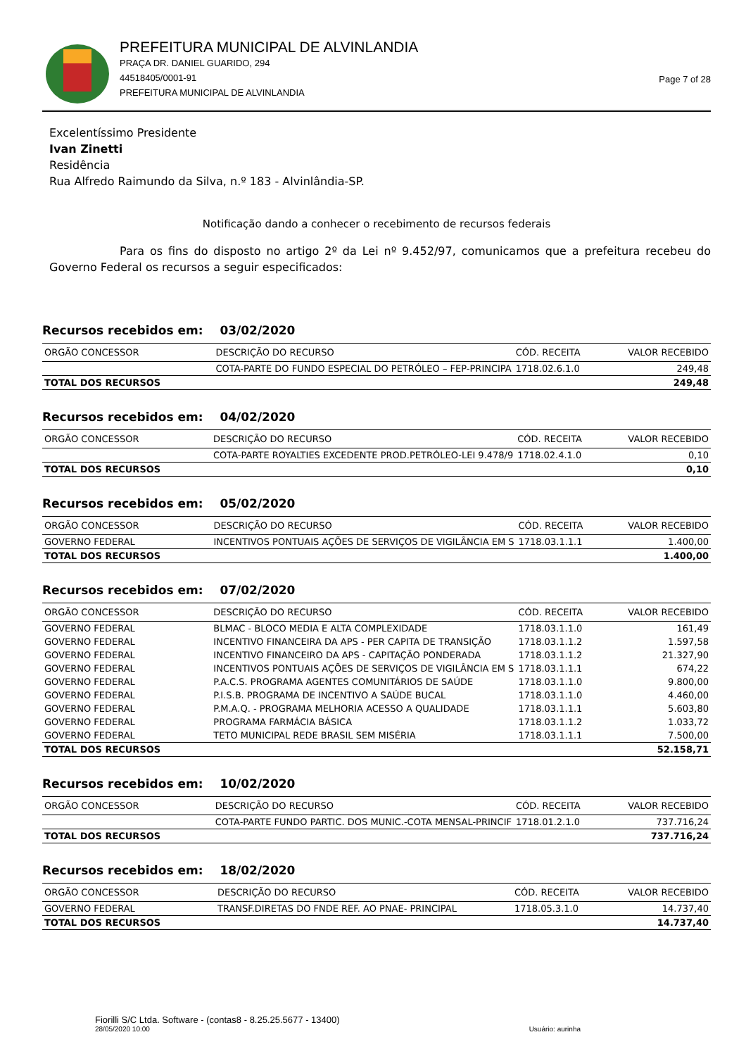PREFEITURA MUNICIPAL DE ALVINLANDIA
PRAÇA DR. DANIEL GUARIDO, 294
44518405/0001-91
PREFEITURA MUNICIPAL DE ALVINLANDIA
Page 7 of 28
Excelentíssimo Presidente
Ivan Zinetti
Residência
Rua Alfredo Raimundo da Silva, n.º 183 - Alvinlândia-SP.
Notificação dando a conhecer o recebimento de recursos federais
Para os fins do disposto no artigo 2º da Lei nº 9.452/97, comunicamos que a prefeitura recebeu do Governo Federal os recursos a seguir especificados:
Recursos recebidos em: 03/02/2020
| ORGÃO CONCESSOR | DESCRIÇÃO DO RECURSO | CÓD. RECEITA | VALOR RECEBIDO |
| --- | --- | --- | --- |
| | COTA-PARTE DO FUNDO ESPECIAL DO PETRÓLEO – FEP-PRINCIPA | 1718.02.6.1.0 | 249,48 |
| TOTAL DOS RECURSOS | | | 249,48 |
Recursos recebidos em: 04/02/2020
| ORGÃO CONCESSOR | DESCRIÇÃO DO RECURSO | CÓD. RECEITA | VALOR RECEBIDO |
| --- | --- | --- | --- |
| | COTA-PARTE ROYALTIES EXCEDENTE PROD.PETRÓLEO-LEI 9.478/9 | 1718.02.4.1.0 | 0,10 |
| TOTAL DOS RECURSOS | | | 0,10 |
Recursos recebidos em: 05/02/2020
| ORGÃO CONCESSOR | DESCRIÇÃO DO RECURSO | CÓD. RECEITA | VALOR RECEBIDO |
| --- | --- | --- | --- |
| GOVERNO FEDERAL | INCENTIVOS PONTUAIS AÇÕES DE SERVIÇOS DE VIGILÂNCIA EM S | 1718.03.1.1.1 | 1.400,00 |
| TOTAL DOS RECURSOS | | | 1.400,00 |
Recursos recebidos em: 07/02/2020
| ORGÃO CONCESSOR | DESCRIÇÃO DO RECURSO | CÓD. RECEITA | VALOR RECEBIDO |
| --- | --- | --- | --- |
| GOVERNO FEDERAL | BLMAC - BLOCO MEDIA E ALTA COMPLEXIDADE | 1718.03.1.1.0 | 161,49 |
| GOVERNO FEDERAL | INCENTIVO FINANCEIRA DA APS - PER CAPITA DE TRANSIÇÃO | 1718.03.1.1.2 | 1.597,58 |
| GOVERNO FEDERAL | INCENTIVO FINANCEIRO DA APS - CAPITAÇÃO PONDERADA | 1718.03.1.1.2 | 21.327,90 |
| GOVERNO FEDERAL | INCENTIVOS PONTUAIS AÇÕES DE SERVIÇOS DE VIGILÂNCIA EM S | 1718.03.1.1.1 | 674,22 |
| GOVERNO FEDERAL | P.A.C.S. PROGRAMA AGENTES COMUNITÁRIOS DE SAÚDE | 1718.03.1.1.0 | 9.800,00 |
| GOVERNO FEDERAL | P.I.S.B. PROGRAMA DE INCENTIVO A SAÚDE BUCAL | 1718.03.1.1.0 | 4.460,00 |
| GOVERNO FEDERAL | P.M.A.Q. - PROGRAMA MELHORIA ACESSO A QUALIDADE | 1718.03.1.1.1 | 5.603,80 |
| GOVERNO FEDERAL | PROGRAMA FARMÁCIA BÁSICA | 1718.03.1.1.2 | 1.033,72 |
| GOVERNO FEDERAL | TETO MUNICIPAL REDE BRASIL SEM MISÉRIA | 1718.03.1.1.1 | 7.500,00 |
| TOTAL DOS RECURSOS | | | 52.158,71 |
Recursos recebidos em: 10/02/2020
| ORGÃO CONCESSOR | DESCRIÇÃO DO RECURSO | CÓD. RECEITA | VALOR RECEBIDO |
| --- | --- | --- | --- |
| | COTA-PARTE FUNDO PARTIC. DOS MUNIC.-COTA MENSAL-PRINCIF | 1718.01.2.1.0 | 737.716,24 |
| TOTAL DOS RECURSOS | | | 737.716,24 |
Recursos recebidos em: 18/02/2020
| ORGÃO CONCESSOR | DESCRIÇÃO DO RECURSO | CÓD. RECEITA | VALOR RECEBIDO |
| --- | --- | --- | --- |
| GOVERNO FEDERAL | TRANSF.DIRETAS DO FNDE REF. AO PNAE- PRINCIPAL | 1718.05.3.1.0 | 14.737,40 |
| TOTAL DOS RECURSOS | | | 14.737,40 |
Fiorilli S/C Ltda. Software - (contas8 - 8.25.25.5677 - 13400)
28/05/2020 10:00
Usuário: aurinha